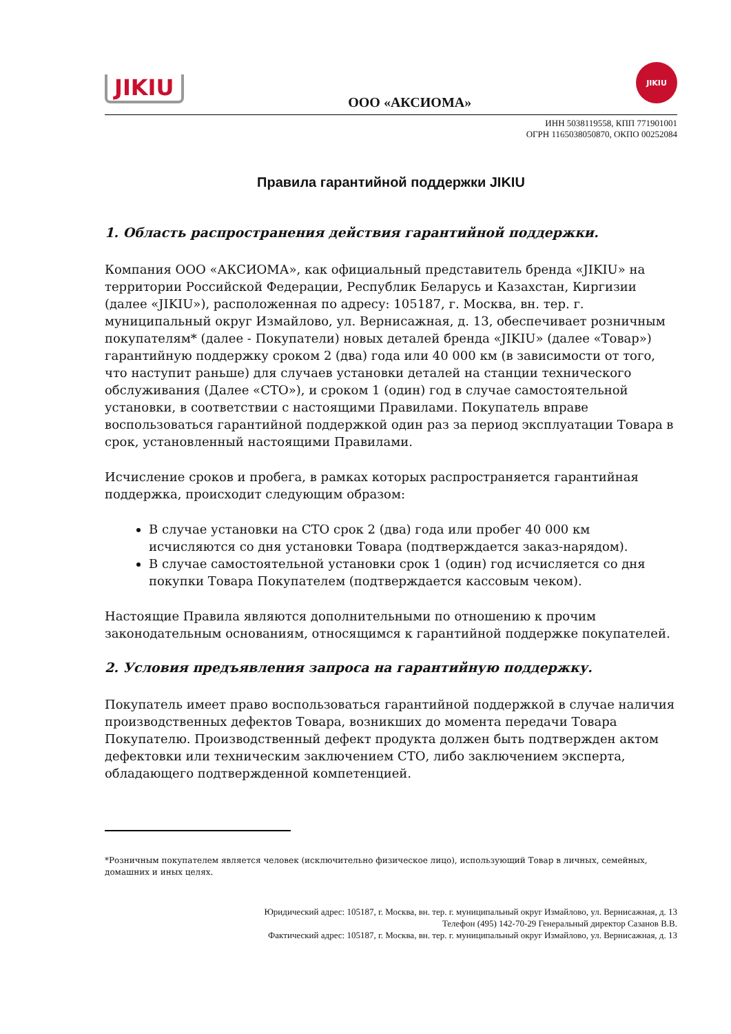JIKIU
ООО «АКСИОМА»
JIKIU
ИНН 5038119558, КПП 771901001
ОГРН 1165038050870, ОКПО 00252084
Правила гарантийной поддержки JIKIU
1. Область распространения действия гарантийной поддержки.
Компания ООО «АКСИОМА», как официальный представитель бренда «JIKIU» на территории Российской Федерации, Республик Беларусь и Казахстан, Киргизии (далее «JIKIU»), расположенная по адресу: 105187, г. Москва, вн. тер. г. муниципальный округ Измайлово, ул. Вернисажная, д. 13, обеспечивает розничным покупателям* (далее - Покупатели) новых деталей бренда «JIKIU» (далее «Товар») гарантийную поддержку сроком 2 (два) года или 40 000 км (в зависимости от того, что наступит раньше) для случаев установки деталей на станции технического обслуживания (Далее «СТО»), и сроком 1 (один) год в случае самостоятельной установки, в соответствии с настоящими Правилами. Покупатель вправе воспользоваться гарантийной поддержкой один раз за период эксплуатации Товара в срок, установленный настоящими Правилами.
Исчисление сроков и пробега, в рамках которых распространяется гарантийная поддержка, происходит следующим образом:
В случае установки на СТО срок 2 (два) года или пробег 40 000 км исчисляются со дня установки Товара (подтверждается заказ-нарядом).
В случае самостоятельной установки срок 1 (один) год исчисляется со дня покупки Товара Покупателем (подтверждается кассовым чеком).
Настоящие Правила являются дополнительными по отношению к прочим законодательным основаниям, относящимся к гарантийной поддержке покупателей.
2. Условия предъявления запроса на гарантийную поддержку.
Покупатель имеет право воспользоваться гарантийной поддержкой в случае наличия производственных дефектов Товара, возникших до момента передачи Товара Покупателю. Производственный дефект продукта должен быть подтвержден актом дефектовки или техническим заключением СТО, либо заключением эксперта, обладающего подтвержденной компетенцией.
*Розничным покупателем является человек (исключительно физическое лицо), использующий Товар в личных, семейных, домашних и иных целях.
Юридический адрес: 105187, г. Москва, вн. тер. г. муниципальный округ Измайлово, ул. Вернисажная, д. 13
Телефон (495) 142-70-29 Генеральный директор Сазанов В.В.
Фактический адрес: 105187, г. Москва, вн. тер. г. муниципальный округ Измайлово, ул. Вернисажная, д. 13